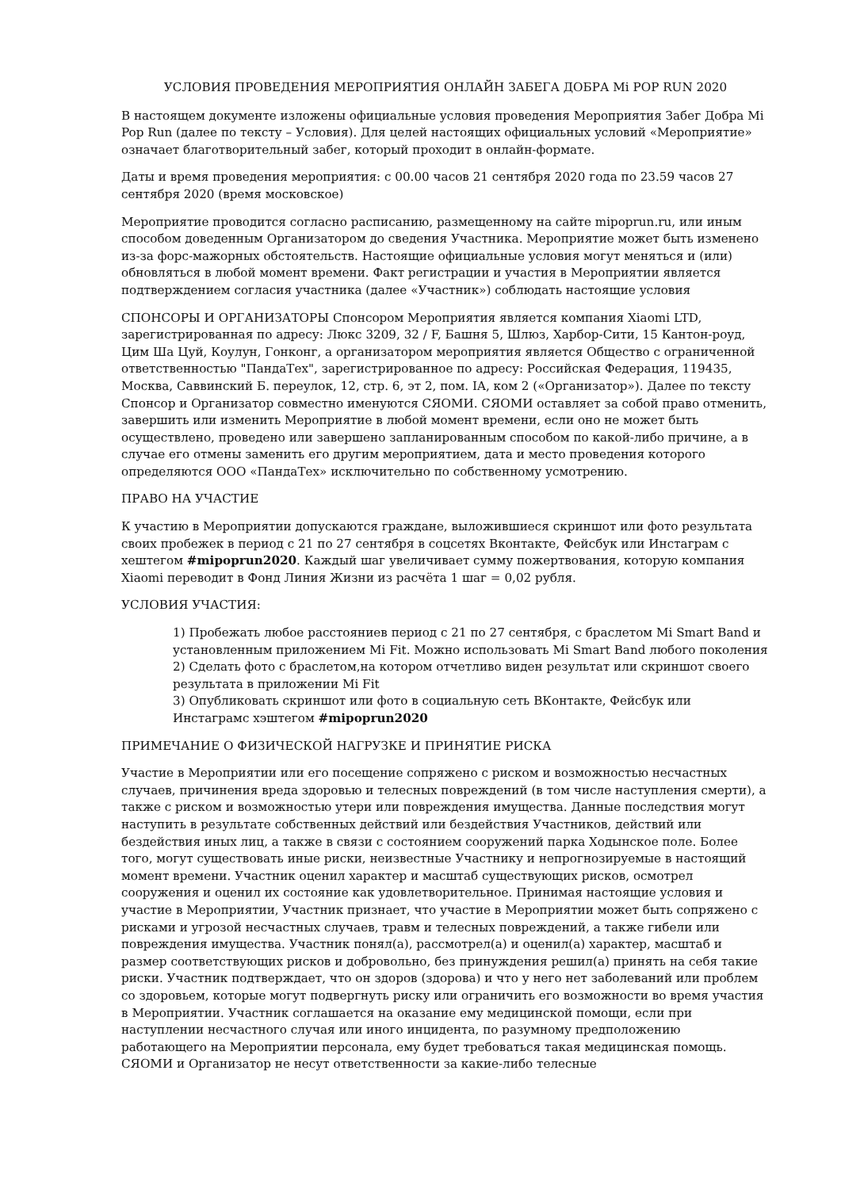УСЛОВИЯ ПРОВЕДЕНИЯ МЕРОПРИЯТИЯ ОНЛАЙН ЗАБЕГА ДОБРА Mi POP RUN 2020
В настоящем документе изложены официальные условия проведения Мероприятия Забег Добра Mi Pop Run (далее по тексту – Условия). Для целей настоящих официальных условий «Мероприятие» означает благотворительный забег, который проходит в онлайн-формате.
Даты и время проведения мероприятия: с 00.00 часов 21 сентября 2020 года по 23.59 часов 27 сентября 2020 (время московское)
Мероприятие проводится согласно расписанию, размещенному на сайте mipoprun.ru, или иным способом доведенным Организатором до сведения Участника. Мероприятие может быть изменено из-за форс-мажорных обстоятельств. Настоящие официальные условия могут меняться и (или) обновляться в любой момент времени. Факт регистрации и участия в Мероприятии является подтверждением согласия участника (далее «Участник») соблюдать настоящие условия
СПОНСОРЫ И ОРГАНИЗАТОРЫ Спонсором Мероприятия является компания Xiaomi LTD, зарегистрированная по адресу: Люкс 3209, 32 / F, Башня 5, Шлюз, Харбор-Сити, 15 Кантон-роуд, Цим Ша Цуй, Коулун, Гонконг, а организатором мероприятия является Общество с ограниченной ответственностью "ПандаТех", зарегистрированное по адресу: Российская Федерация, 119435, Москва, Саввинский Б. переулок, 12, стр. 6, эт 2, пом. IA, ком 2 («Организатор»). Далее по тексту Спонсор и Организатор совместно именуются СЯОМИ. СЯОМИ оставляет за собой право отменить, завершить или изменить Мероприятие в любой момент времени, если оно не может быть осуществлено, проведено или завершено запланированным способом по какой-либо причине, а в случае его отмены заменить его другим мероприятием, дата и место проведения которого определяются ООО «ПандаТех» исключительно по собственному усмотрению.
ПРАВО НА УЧАСТИЕ
К участию в Мероприятии допускаются граждане, выложившиеся скриншот или фото результата своих пробежек в период с 21 по 27 сентября в соцсетях Вконтакте, Фейсбук или Инстаграм с хештегом #mipoprun2020. Каждый шаг увеличивает сумму пожертвования, которую компания Xiaomi переводит в Фонд Линия Жизни из расчёта 1 шаг = 0,02 рубля.
УСЛОВИЯ УЧАСТИЯ:
1) Пробежать любое расстояниев период с 21 по 27 сентября, с браслетом Mi Smart Band и установленным приложением Mi Fit. Можно использовать Mi Smart Band любого поколения
2) Сделать фото с браслетом,на котором отчетливо виден результат или скриншот своего результата в приложении Mi Fit
3) Опубликовать скриншот или фото в социальную сеть ВКонтакте, Фейсбук или Инстаграмс хэштегом #mipoprun2020
ПРИМЕЧАНИЕ О ФИЗИЧЕСКОЙ НАГРУЗКЕ И ПРИНЯТИЕ РИСКА
Участие в Мероприятии или его посещение сопряжено с риском и возможностью несчастных случаев, причинения вреда здоровью и телесных повреждений (в том числе наступления смерти), а также с риском и возможностью утери или повреждения имущества. Данные последствия могут наступить в результате собственных действий или бездействия Участников, действий или бездействия иных лиц, а также в связи с состоянием сооружений парка Ходынское поле. Более того, могут существовать иные риски, неизвестные Участнику и непрогнозируемые в настоящий момент времени. Участник оценил характер и масштаб существующих рисков, осмотрел сооружения и оценил их состояние как удовлетворительное. Принимая настоящие условия и участие в Мероприятии, Участник признает, что участие в Мероприятии может быть сопряжено с рисками и угрозой несчастных случаев, травм и телесных повреждений, а также гибели или повреждения имущества. Участник понял(а), рассмотрел(а) и оценил(а) характер, масштаб и размер соответствующих рисков и добровольно, без принуждения решил(а) принять на себя такие риски. Участник подтверждает, что он здоров (здорова) и что у него нет заболеваний или проблем со здоровьем, которые могут подвергнуть риску или ограничить его возможности во время участия в Мероприятии. Участник соглашается на оказание ему медицинской помощи, если при наступлении несчастного случая или иного инцидента, по разумному предположению работающего на Мероприятии персонала, ему будет требоваться такая медицинская помощь. СЯОМИ и Организатор не несут ответственности за какие-либо телесные